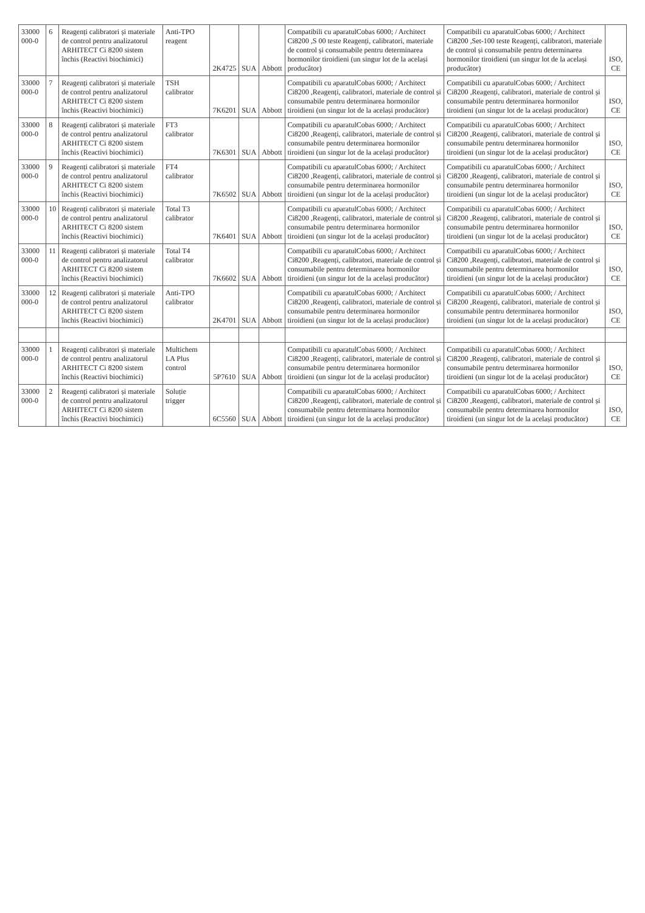| 33000 000-0 | 6 | Reagenți calibratori și materiale de control pentru analizatorul ARHITECT Ci 8200 sistem închis (Reactivi biochimici) | Anti-TPO reagent | 2K4725 | SUA | Abbott | Compatibili cu aparatulCobas 6000; / Architect Ci8200 ,S 00 teste Reagenți, calibratori, materiale de control și consumabile pentru determinarea hormonilor tiroidieni (un singur lot de la același producător) | Compatibili cu aparatulCobas 6000; / Architect Ci8200 ,Set-100 teste Reagenți, calibratori, materiale de control și consumabile pentru determinarea hormonilor tiroidieni (un singur lot de la același producător) | ISO, CE |
| 33000 000-0 | 7 | Reagenți calibratori și materiale de control pentru analizatorul ARHITECT Ci 8200 sistem închis (Reactivi biochimici) | TSH calibrator | 7K6201 | SUA | Abbott | Compatibili cu aparatulCobas 6000; / Architect Ci8200 ,Reagenți, calibratori, materiale de control și consumabile pentru determinarea hormonilor tiroidieni (un singur lot de la același producător) | Compatibili cu aparatulCobas 6000; / Architect Ci8200 ,Reagenți, calibratori, materiale de control și consumabile pentru determinarea hormonilor tiroidieni (un singur lot de la același producător) | ISO, CE |
| 33000 000-0 | 8 | Reagenți calibratori și materiale de control pentru analizatorul ARHITECT Ci 8200 sistem închis (Reactivi biochimici) | FT3 calibrator | 7K6301 | SUA | Abbott | Compatibili cu aparatulCobas 6000; / Architect Ci8200 ,Reagenți, calibratori, materiale de control și consumabile pentru determinarea hormonilor tiroidieni (un singur lot de la același producător) | Compatibili cu aparatulCobas 6000; / Architect Ci8200 ,Reagenți, calibratori, materiale de control și consumabile pentru determinarea hormonilor tiroidieni (un singur lot de la același producător) | ISO, CE |
| 33000 000-0 | 9 | Reagenți calibratori și materiale de control pentru analizatorul ARHITECT Ci 8200 sistem închis (Reactivi biochimici) | FT4 calibrator | 7K6502 | SUA | Abbott | Compatibili cu aparatulCobas 6000; / Architect Ci8200 ,Reagenți, calibratori, materiale de control și consumabile pentru determinarea hormonilor tiroidieni (un singur lot de la același producător) | Compatibili cu aparatulCobas 6000; / Architect Ci8200 ,Reagenți, calibratori, materiale de control și consumabile pentru determinarea hormonilor tiroidieni (un singur lot de la același producător) | ISO, CE |
| 33000 000-0 | 10 | Reagenți calibratori și materiale de control pentru analizatorul ARHITECT Ci 8200 sistem închis (Reactivi biochimici) | Total T3 calibrator | 7K6401 | SUA | Abbott | Compatibili cu aparatulCobas 6000; / Architect Ci8200 ,Reagenți, calibratori, materiale de control și consumabile pentru determinarea hormonilor tiroidieni (un singur lot de la același producător) | Compatibili cu aparatulCobas 6000; / Architect Ci8200 ,Reagenți, calibratori, materiale de control și consumabile pentru determinarea hormonilor tiroidieni (un singur lot de la același producător) | ISO, CE |
| 33000 000-0 | 11 | Reagenți calibratori și materiale de control pentru analizatorul ARHITECT Ci 8200 sistem închis (Reactivi biochimici) | Total T4 calibrator | 7K6602 | SUA | Abbott | Compatibili cu aparatulCobas 6000; / Architect Ci8200 ,Reagenți, calibratori, materiale de control și consumabile pentru determinarea hormonilor tiroidieni (un singur lot de la același producător) | Compatibili cu aparatulCobas 6000; / Architect Ci8200 ,Reagenți, calibratori, materiale de control și consumabile pentru determinarea hormonilor tiroidieni (un singur lot de la același producător) | ISO, CE |
| 33000 000-0 | 12 | Reagenți calibratori și materiale de control pentru analizatorul ARHITECT Ci 8200 sistem închis (Reactivi biochimici) | Anti-TPO calibrator | 2K4701 | SUA | Abbott | Compatibili cu aparatulCobas 6000; / Architect Ci8200 ,Reagenți, calibratori, materiale de control și consumabile pentru determinarea hormonilor tiroidieni (un singur lot de la același producător) | Compatibili cu aparatulCobas 6000; / Architect Ci8200 ,Reagenți, calibratori, materiale de control și consumabile pentru determinarea hormonilor tiroidieni (un singur lot de la același producător) | ISO, CE |
| 33000 000-0 | 1 | Reagenți calibratori și materiale de control pentru analizatorul ARHITECT Ci 8200 sistem închis (Reactivi biochimici) | Multichem LA Plus control | 5P7610 | SUA | Abbott | Compatibili cu aparatulCobas 6000; / Architect Ci8200 ,Reagenți, calibratori, materiale de control și consumabile pentru determinarea hormonilor tiroidieni (un singur lot de la același producător) | Compatibili cu aparatulCobas 6000; / Architect Ci8200 ,Reagenți, calibratori, materiale de control și consumabile pentru determinarea hormonilor tiroidieni (un singur lot de la același producător) | ISO, CE |
| 33000 000-0 | 2 | Reagenți calibratori și materiale de control pentru analizatorul ARHITECT Ci 8200 sistem închis (Reactivi biochimici) | Soluție trigger | 6C5560 | SUA | Abbott | Compatibili cu aparatulCobas 6000; / Architect Ci8200 ,Reagenți, calibratori, materiale de control și consumabile pentru determinarea hormonilor tiroidieni (un singur lot de la același producător) | Compatibili cu aparatulCobas 6000; / Architect Ci8200 ,Reagenți, calibratori, materiale de control și consumabile pentru determinarea hormonilor tiroidieni (un singur lot de la același producător) | ISO, CE |